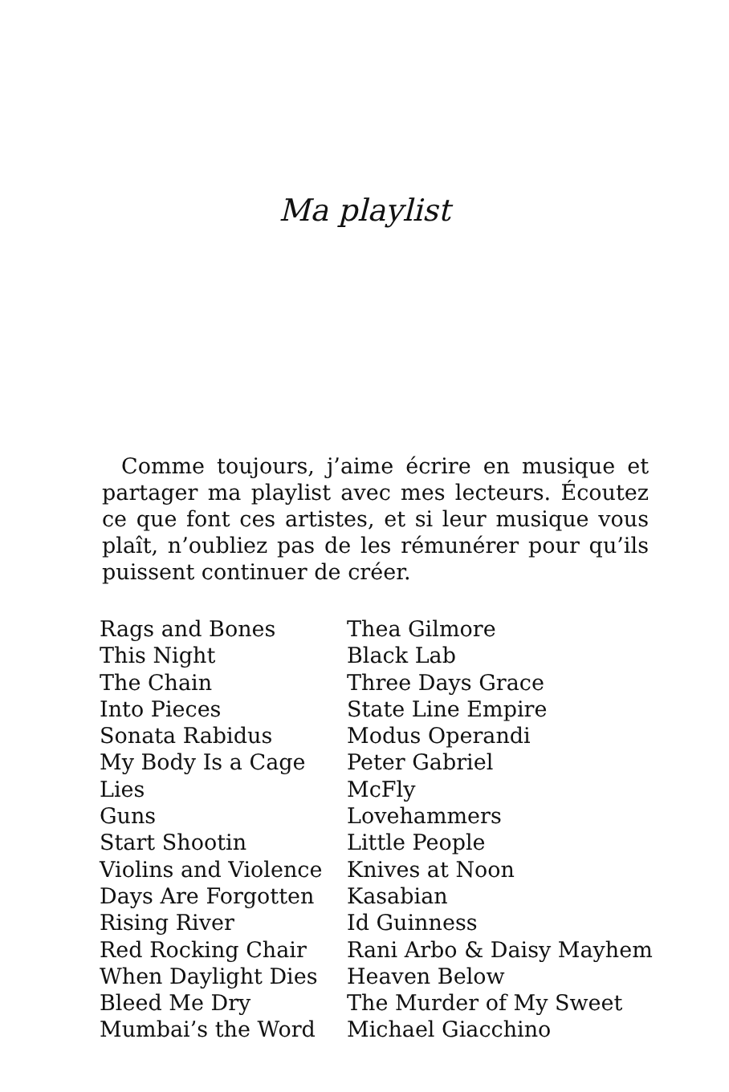Ma playlist
Comme toujours, j’aime écrire en musique et partager ma playlist avec mes lecteurs. Écoutez ce que font ces artistes, et si leur musique vous plaît, n’oubliez pas de les rémunérer pour qu’ils puissent continuer de créer.
| Rags and Bones | Thea Gilmore |
| This Night | Black Lab |
| The Chain | Three Days Grace |
| Into Pieces | State Line Empire |
| Sonata Rabidus | Modus Operandi |
| My Body Is a Cage | Peter Gabriel |
| Lies | McFly |
| Guns | Lovehammers |
| Start Shootin | Little People |
| Violins and Violence | Knives at Noon |
| Days Are Forgotten | Kasabian |
| Rising River | Id Guinness |
| Red Rocking Chair | Rani Arbo & Daisy Mayhem |
| When Daylight Dies | Heaven Below |
| Bleed Me Dry | The Murder of My Sweet |
| Mumbai’s the Word | Michael Giacchino |